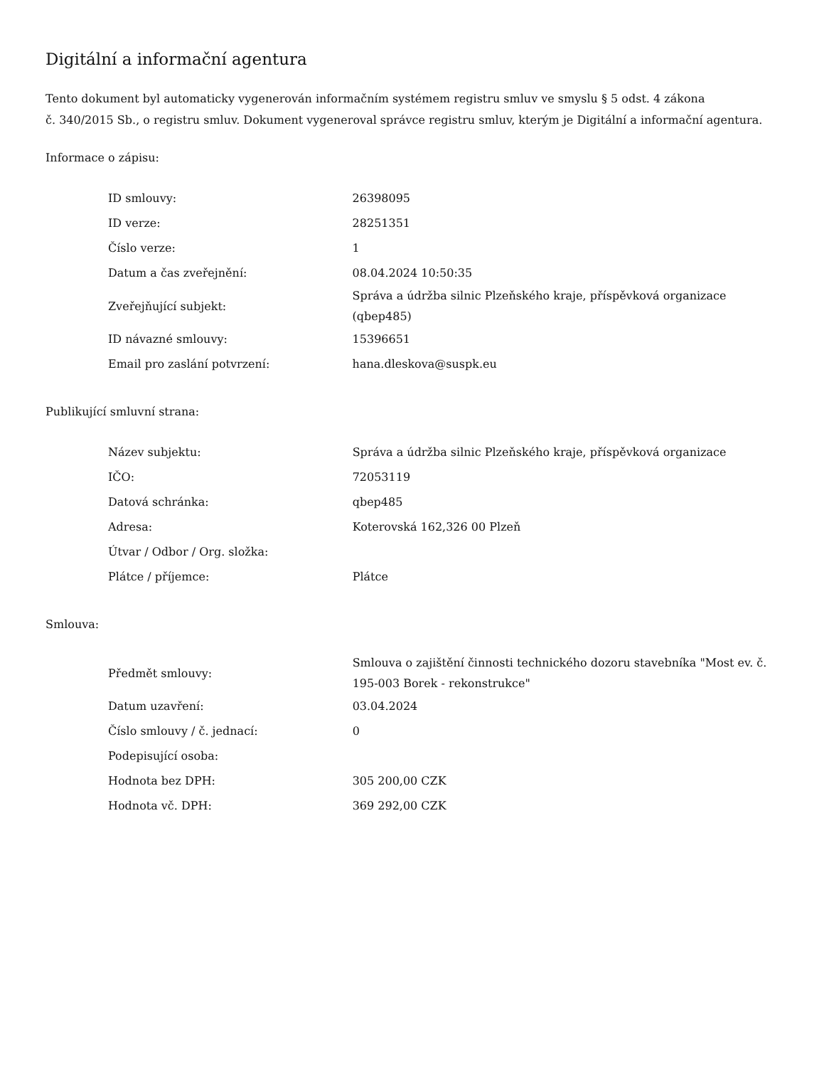Digitální a informační agentura
Tento dokument byl automaticky vygenerován informačním systémem registru smluv ve smyslu § 5 odst. 4 zákona
č. 340/2015 Sb., o registru smluv. Dokument vygeneroval správce registru smluv, kterým je Digitální a informační agentura.
Informace o zápisu:
| ID smlouvy: | 26398095 |
| ID verze: | 28251351 |
| Číslo verze: | 1 |
| Datum a čas zveřejnění: | 08.04.2024 10:50:35 |
| Zveřejňující subjekt: | Správa a údržba silnic Plzeňského kraje, příspěvková organizace (qbep485) |
| ID návazné smlouvy: | 15396651 |
| Email pro zaslání potvrzení: | hana.dleskova@suspk.eu |
Publikující smluvní strana:
| Název subjektu: | Správa a údržba silnic Plzeňského kraje, příspěvková organizace |
| IČO: | 72053119 |
| Datová schránka: | qbep485 |
| Adresa: | Koterovská 162,326 00 Plzeň |
| Útvar / Odbor / Org. složka: | |
| Plátce / příjemce: | Plátce |
Smlouva:
| Předmět smlouvy: | Smlouva o zajištění činnosti technického dozoru stavebníka "Most ev. č. 195-003 Borek - rekonstrukce" |
| Datum uzavření: | 03.04.2024 |
| Číslo smlouvy / č. jednací: | 0 |
| Podepisující osoba: | |
| Hodnota bez DPH: | 305 200,00 CZK |
| Hodnota vč. DPH: | 369 292,00 CZK |